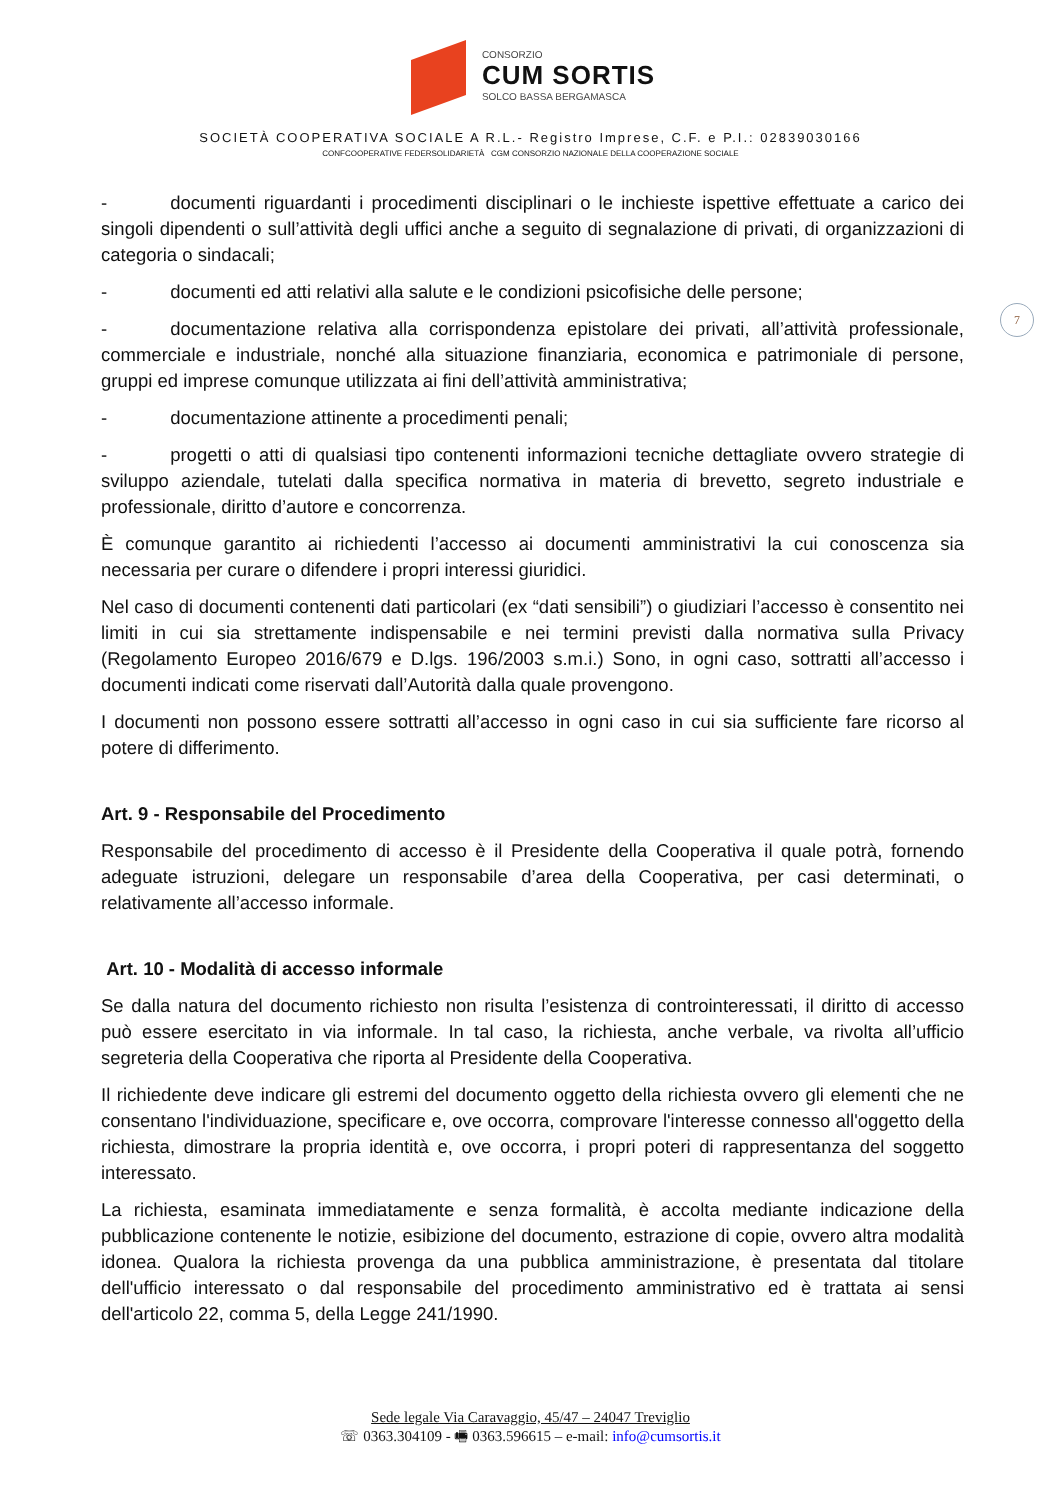CONSORZIO
CUM SORTIS
SOLCO BASSA BERGAMASCA
SOCIETÀ COOPERATIVA SOCIALE A R.L.- Registro Imprese, C.F. e P.I.: 02839030166
CONFCOOPERATIVE FEDERSOLIDARIETÀ CGM CONSORZIO NAZIONALE DELLA COOPERAZIONE SOCIALE
7
- documenti riguardanti i procedimenti disciplinari o le inchieste ispettive effettuate a carico dei singoli dipendenti o sull’attività degli uffici anche a seguito di segnalazione di privati, di organizzazioni di categoria o sindacali;
- documenti ed atti relativi alla salute e le condizioni psicofisiche delle persone;
- documentazione relativa alla corrispondenza epistolare dei privati, all’attività professionale, commerciale e industriale, nonché alla situazione finanziaria, economica e patrimoniale di persone, gruppi ed imprese comunque utilizzata ai fini dell’attività amministrativa;
- documentazione attinente a procedimenti penali;
- progetti o atti di qualsiasi tipo contenenti informazioni tecniche dettagliate ovvero strategie di sviluppo aziendale, tutelati dalla specifica normativa in materia di brevetto, segreto industriale e professionale, diritto d’autore e concorrenza.
È comunque garantito ai richiedenti l’accesso ai documenti amministrativi la cui conoscenza sia necessaria per curare o difendere i propri interessi giuridici.
Nel caso di documenti contenenti dati particolari (ex “dati sensibili”) o giudiziari l’accesso è consentito nei limiti in cui sia strettamente indispensabile e nei termini previsti dalla normativa sulla Privacy (Regolamento Europeo 2016/679 e D.lgs. 196/2003 s.m.i.) Sono, in ogni caso, sottratti all’accesso i documenti indicati come riservati dall’Autorità dalla quale provengono.
I documenti non possono essere sottratti all’accesso in ogni caso in cui sia sufficiente fare ricorso al potere di differimento.
Art. 9 - Responsabile del Procedimento
Responsabile del procedimento di accesso è il Presidente della Cooperativa il quale potrà, fornendo adeguate istruzioni, delegare un responsabile d’area della Cooperativa, per casi determinati, o relativamente all’accesso informale.
Art. 10 - Modalità di accesso informale
Se dalla natura del documento richiesto non risulta l’esistenza di controinteressati, il diritto di accesso può essere esercitato in via informale. In tal caso, la richiesta, anche verbale, va rivolta all’ufficio segreteria della Cooperativa che riporta al Presidente della Cooperativa.
Il richiedente deve indicare gli estremi del documento oggetto della richiesta ovvero gli elementi che ne consentano l'individuazione, specificare e, ove occorra, comprovare l'interesse connesso all'oggetto della richiesta, dimostrare la propria identità e, ove occorra, i propri poteri di rappresentanza del soggetto interessato.
La richiesta, esaminata immediatamente e senza formalità, è accolta mediante indicazione della pubblicazione contenente le notizie, esibizione del documento, estrazione di copie, ovvero altra modalità idonea. Qualora la richiesta provenga da una pubblica amministrazione, è presentata dal titolare dell'ufficio interessato o dal responsabile del procedimento amministrativo ed è trattata ai sensi dell'articolo 22, comma 5, della Legge 241/1990.
Sede legale Via Caravaggio, 45/47 – 24047 Treviglio
☏ 0363.304109 - 🖷 0363.596615 – e-mail: info@cumsortis.it